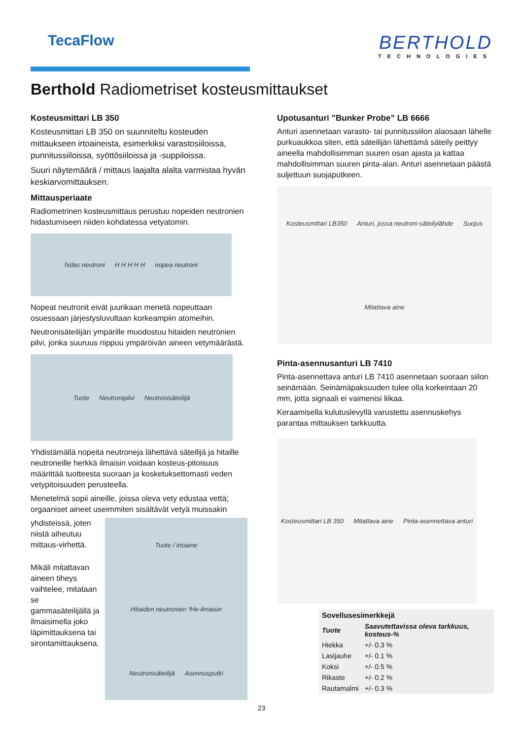TecaFlow
BERTHOLD
TECHNOLOGIES
Berthold Radiometriset kosteusmittaukset
Kosteusmittari LB 350
Kosteusmittari LB 350 on suunniteltu kosteuden mittaukseen irtoaineista, esimerkiksi varastosiiloissa, punnitussiiloissa, syöttösiiloissa ja -suppiloissa.
Suuri näytemäärä / mittaus laajalta alalta varmistaa hyvän keskiarvomittauksen.
Mittausperiaate
Radiometrinen kosteusmittaus perustuu nopeiden neutronien hidastumiseen niiden kohdatessa vetyatomin.
hidas neutroni H H H H H nopea neutroni
Nopeat neutronit eivät juurikaan menetä nopeuttaan osuessaan järjestysluvultaan korkeampiin atomeihin.
Neutronisäteilijän ympärille muodostuu hitaiden neutronien pilvi, jonka suuruus riippuu ympäröivän aineen vetymäärästä.
Tuote Neutronipilvi Neutronisäteilijä
Yhdistämällä nopeita neutroneja lähettävä säteilijä ja hitaille neutroneille herkkä ilmaisin voidaan kosteus-pitoisuus määrittää tuotteesta suoraan ja kosketuksettomasti veden vetypitoisuuden perusteella.
Menetelmä sopii aineille, joissa oleva vety edustaa vettä; orgaaniset aineet useimmiten sisältävät vetyä muissakin
yhdisteissä, joten niistä aiheutuu mittaus-virhettä.
Mikäli mitattavan aineen tiheys vaihtelee, mitataan se gammasäteilijällä ja ilmaisimella joko läpimittauksena tai sirontamittauksena.
Tuote / irtoaine Hitaiden neutronien ³He-ilmaisin Neutronisäteilijä Asennusputki
Upotusanturi ”Bunker Probe” LB 6666
Anturi asennetaan varasto- tai punnitussiilon alaosaan lähelle purkuaukkoa siten, että säteilijän lähettämä säteily peittyy aineella mahdollisimman suuren osan ajasta ja kattaa mahdollisimman suuren pinta-alan. Anturi asennetaan päästä suljettuun suojaputkeen.
Kosteusmittari LB350 Anturi, jossa neutroni-säteilylähde Suojus Mitattava aine
Pinta-asennusanturi LB 7410
Pinta-asennettava anturi LB 7410 asennetaan suoraan siilon seinämään. Seinämäpaksuuden tulee olla korkeintaan 20 mm, jotta signaali ei vaimenisi liikaa.
Keraamisella kulutuslevyllä varustettu asennuskehys parantaa mittauksen tarkkuutta.
Kosteusmittari LB 350 Mitattava aine Pinta-asennettava anturi
| Sovellusesimerkkejä | |
| --- | --- |
| Tuote | Saavutettavissa oleva tarkkuus, kosteus-% |
| Hiekka | +/- 0.3 % |
| Lasijauhe | +/- 0.1 % |
| Koksi | +/- 0.5 % |
| Rikaste | +/- 0.2 % |
| Rautamalmi | +/- 0.3 % |
23